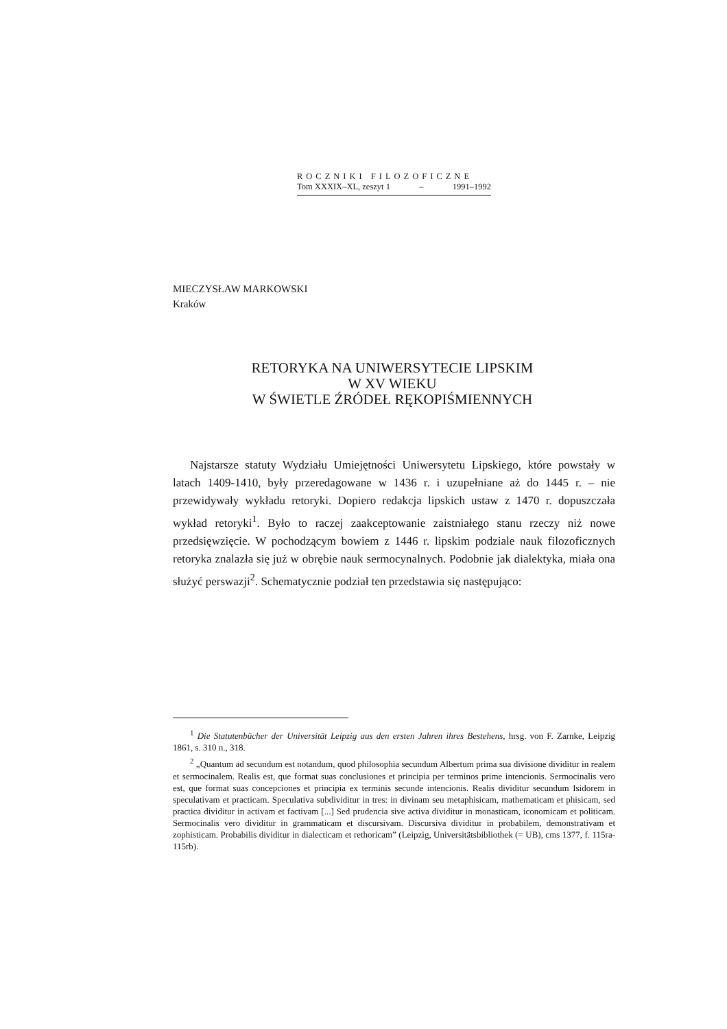ROCZNIKI FILOZOFICZNE
Tom XXXIX–XL, zeszyt 1 – 1991–1992
MIECZYSŁAW MARKOWSKI
Kraków
RETORYKA NA UNIWERSYTECIE LIPSKIM
W XV WIEKU
W ŚWIETLE ŹRÓDEŁ RĘKOPIŚMIENNYCH
Najstarsze statuty Wydziału Umiejętności Uniwersytetu Lipskiego, które powstały w latach 1409-1410, były przeredagowane w 1436 r. i uzupełniane aż do 1445 r. – nie przewidywały wykładu retoryki. Dopiero redakcja lipskich ustaw z 1470 r. dopuszczała wykład retoryki<sup>1</sup>. Było to raczej zaakceptowanie zaistniałego stanu rzeczy niż nowe przedsięwzięcie. W pochodzącym bowiem z 1446 r. lipskim podziale nauk filozoficznych retoryka znalazła się już w obrębie nauk sermocynalnych. Podobnie jak dialektyka, miała ona służyć perswazji<sup>2</sup>. Schematycznie podział ten przedstawia się następująco:
<sup>1</sup> Die Statutenbücher der Universität Leipzig aus den ersten Jahren ihres Bestehens, hrsg. von F. Zarnke, Leipzig 1861, s. 310 n., 318.
<sup>2</sup> „Quantum ad secundum est notandum, quod philosophia secundum Albertum prima sua divisione dividitur in realem et sermocinalem. Realis est, que format suas conclusiones et principia per terminos prime intencionis. Sermocinalis vero est, que format suas concepciones et principia ex terminis secunde intencionis. Realis dividitur secundum Isidorem in speculativam et practicam. Speculativa subdividitur in tres: in divinam seu metaphisicam, mathematicam et phisicam, sed practica dividitur in activam et factivam [...] Sed prudencia sive activa dividitur in monasticam, iconomicam et politicam. Sermocinalis vero dividitur in grammaticam et discursivam. Discursiva dividitur in probabilem, demonstrativam et zophisticam. Probabilis dividitur in dialecticam et rethoricam” (Leipzig, Universitätsbibliothek (= UB), cms 1377, f. 115ra-115rb).